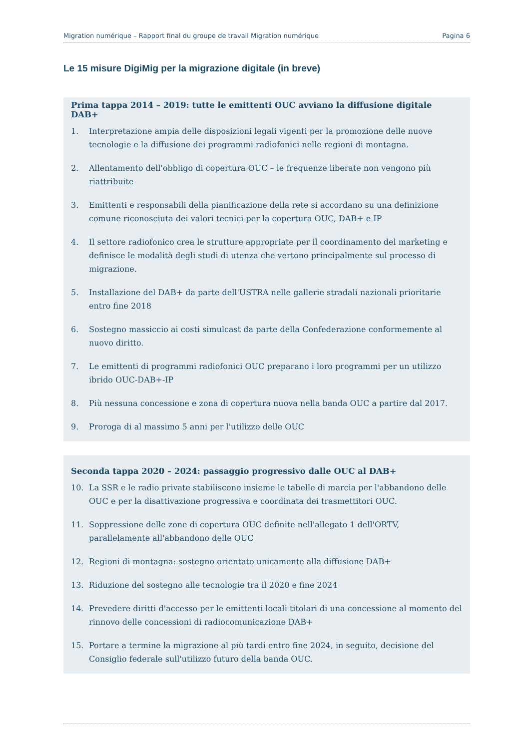Migration numérique – Rapport final du groupe de travail Migration numérique Pagina 6
Le 15 misure DigiMig per la migrazione digitale (in breve)
Prima tappa 2014 – 2019: tutte le emittenti OUC avviano la diffusione digitale DAB+
1. Interpretazione ampia delle disposizioni legali vigenti per la promozione delle nuove tecnologie e la diffusione dei programmi radiofonici nelle regioni di montagna.
2. Allentamento dell'obbligo di copertura OUC – le frequenze liberate non vengono più riattribuite
3. Emittenti e responsabili della pianificazione della rete si accordano su una definizione comune riconosciuta dei valori tecnici per la copertura OUC, DAB+ e IP
4. Il settore radiofonico crea le strutture appropriate per il coordinamento del marketing e definisce le modalità degli studi di utenza che vertono principalmente sul processo di migrazione.
5. Installazione del DAB+ da parte dell'USTRA nelle gallerie stradali nazionali prioritarie entro fine 2018
6. Sostegno massiccio ai costi simulcast da parte della Confederazione conformemente al nuovo diritto.
7. Le emittenti di programmi radiofonici OUC preparano i loro programmi per un utilizzo ibrido OUC-DAB+-IP
8. Più nessuna concessione e zona di copertura nuova nella banda OUC a partire dal 2017.
9. Proroga di al massimo 5 anni per l'utilizzo delle OUC
Seconda tappa 2020 – 2024: passaggio progressivo dalle OUC al DAB+
10. La SSR e le radio private stabiliscono insieme le tabelle di marcia per l'abbandono delle OUC e per la disattivazione progressiva e coordinata dei trasmettitori OUC.
11. Soppressione delle zone di copertura OUC definite nell'allegato 1 dell'ORTV, parallelamente all'abbandono delle OUC
12. Regioni di montagna: sostegno orientato unicamente alla diffusione DAB+
13. Riduzione del sostegno alle tecnologie tra il 2020 e fine 2024
14. Prevedere diritti d'accesso per le emittenti locali titolari di una concessione al momento del rinnovo delle concessioni di radiocomunicazione DAB+
15. Portare a termine la migrazione al più tardi entro fine 2024, in seguito, decisione del Consiglio federale sull'utilizzo futuro della banda OUC.